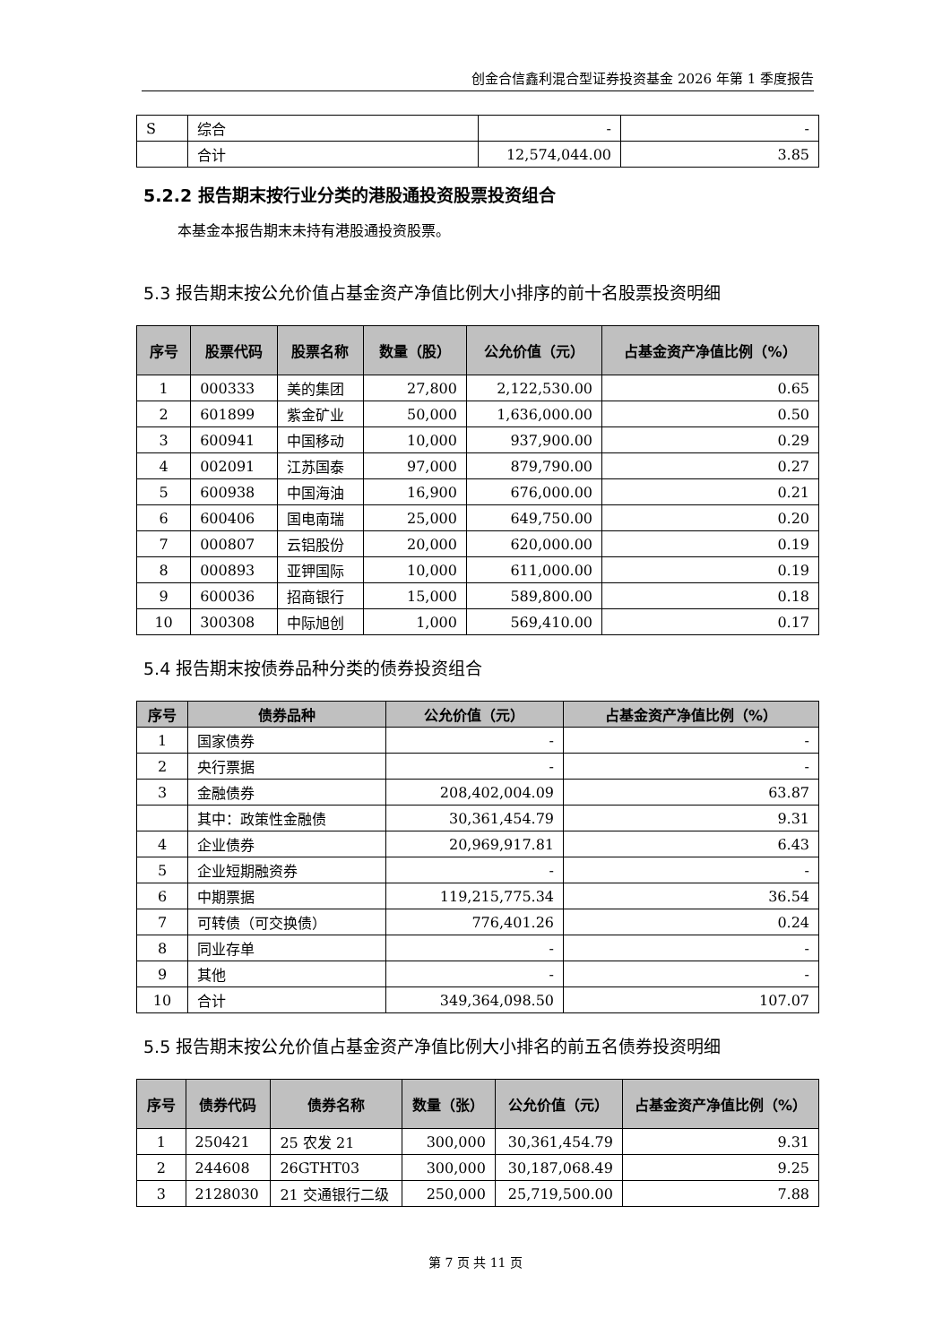创金合信鑫利混合型证券投资基金 2026 年第 1 季度报告
| S | 综合 | - | - |
| | 合计 | 12,574,044.00 | 3.85 |
5.2.2 报告期末按行业分类的港股通投资股票投资组合
本基金本报告期末未持有港股通投资股票。
5.3 报告期末按公允价值占基金资产净值比例大小排序的前十名股票投资明细
| 序号 | 股票代码 | 股票名称 | 数量（股） | 公允价值（元） | 占基金资产净值比例（%） |
| --- | --- | --- | --- | --- | --- |
| 1 | 000333 | 美的集团 | 27,800 | 2,122,530.00 | 0.65 |
| 2 | 601899 | 紫金矿业 | 50,000 | 1,636,000.00 | 0.50 |
| 3 | 600941 | 中国移动 | 10,000 | 937,900.00 | 0.29 |
| 4 | 002091 | 江苏国泰 | 97,000 | 879,790.00 | 0.27 |
| 5 | 600938 | 中国海油 | 16,900 | 676,000.00 | 0.21 |
| 6 | 600406 | 国电南瑞 | 25,000 | 649,750.00 | 0.20 |
| 7 | 000807 | 云铝股份 | 20,000 | 620,000.00 | 0.19 |
| 8 | 000893 | 亚钾国际 | 10,000 | 611,000.00 | 0.19 |
| 9 | 600036 | 招商银行 | 15,000 | 589,800.00 | 0.18 |
| 10 | 300308 | 中际旭创 | 1,000 | 569,410.00 | 0.17 |
5.4 报告期末按债券品种分类的债券投资组合
| 序号 | 债券品种 | 公允价值（元） | 占基金资产净值比例（%） |
| --- | --- | --- | --- |
| 1 | 国家债券 | - | - |
| 2 | 央行票据 | - | - |
| 3 | 金融债券 | 208,402,004.09 | 63.87 |
| | 其中：政策性金融债 | 30,361,454.79 | 9.31 |
| 4 | 企业债券 | 20,969,917.81 | 6.43 |
| 5 | 企业短期融资券 | - | - |
| 6 | 中期票据 | 119,215,775.34 | 36.54 |
| 7 | 可转债（可交换债） | 776,401.26 | 0.24 |
| 8 | 同业存单 | - | - |
| 9 | 其他 | - | - |
| 10 | 合计 | 349,364,098.50 | 107.07 |
5.5 报告期末按公允价值占基金资产净值比例大小排名的前五名债券投资明细
| 序号 | 债券代码 | 债券名称 | 数量（张） | 公允价值（元） | 占基金资产净值比例（%） |
| --- | --- | --- | --- | --- | --- |
| 1 | 250421 | 25 农发 21 | 300,000 | 30,361,454.79 | 9.31 |
| 2 | 244608 | 26GTHT03 | 300,000 | 30,187,068.49 | 9.25 |
| 3 | 2128030 | 21 交通银行二级 | 250,000 | 25,719,500.00 | 7.88 |
第 7 页 共 11 页